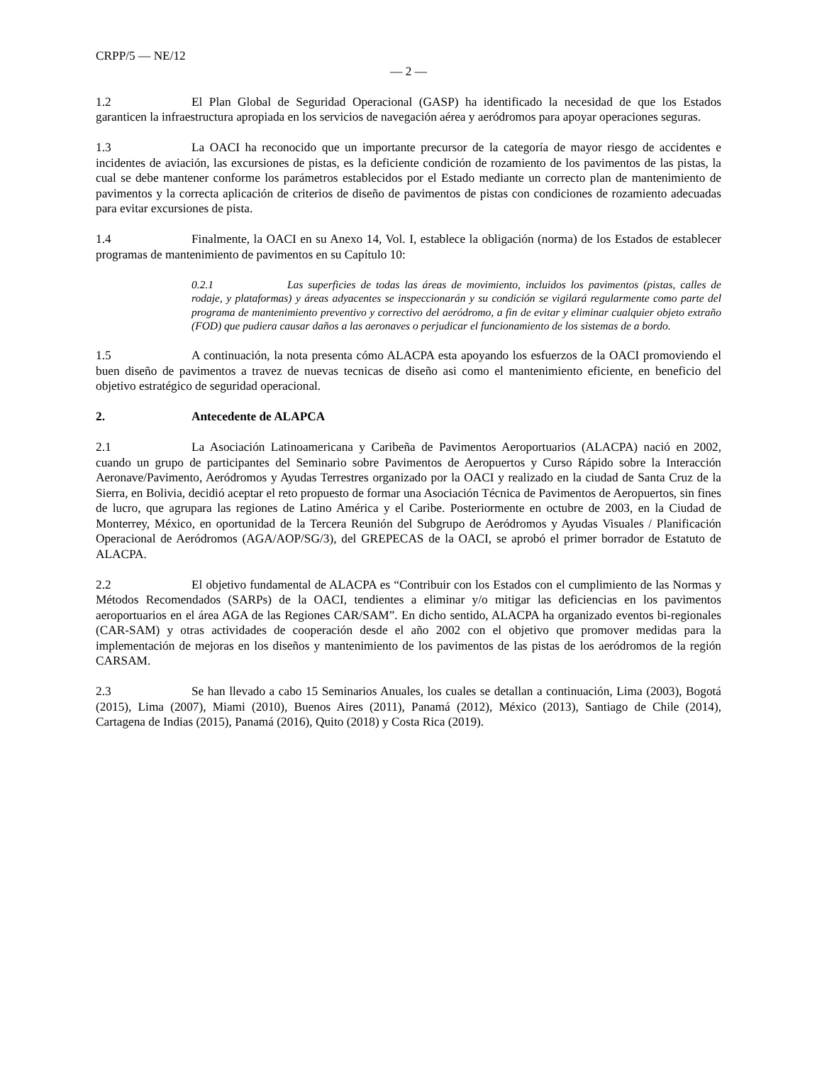CRPP/5 — NE/12
— 2 —
1.2 El Plan Global de Seguridad Operacional (GASP) ha identificado la necesidad de que los Estados garanticen la infraestructura apropiada en los servicios de navegación aérea y aeródromos para apoyar operaciones seguras.
1.3 La OACI ha reconocido que un importante precursor de la categoría de mayor riesgo de accidentes e incidentes de aviación, las excursiones de pistas, es la deficiente condición de rozamiento de los pavimentos de las pistas, la cual se debe mantener conforme los parámetros establecidos por el Estado mediante un correcto plan de mantenimiento de pavimentos y la correcta aplicación de criterios de diseño de pavimentos de pistas con condiciones de rozamiento adecuadas para evitar excursiones de pista.
1.4 Finalmente, la OACI en su Anexo 14, Vol. I, establece la obligación (norma) de los Estados de establecer programas de mantenimiento de pavimentos en su Capítulo 10:
0.2.1 Las superficies de todas las áreas de movimiento, incluidos los pavimentos (pistas, calles de rodaje, y plataformas) y áreas adyacentes se inspeccionarán y su condición se vigilará regularmente como parte del programa de mantenimiento preventivo y correctivo del aeródromo, a fin de evitar y eliminar cualquier objeto extraño (FOD) que pudiera causar daños a las aeronaves o perjudicar el funcionamiento de los sistemas de a bordo.
1.5 A continuación, la nota presenta cómo ALACPA esta apoyando los esfuerzos de la OACI promoviendo el buen diseño de pavimentos a travez de nuevas tecnicas de diseño asi como el mantenimiento eficiente, en beneficio del objetivo estratégico de seguridad operacional.
2. Antecedente de ALAPCA
2.1 La Asociación Latinoamericana y Caribeña de Pavimentos Aeroportuarios (ALACPA) nació en 2002, cuando un grupo de participantes del Seminario sobre Pavimentos de Aeropuertos y Curso Rápido sobre la Interacción Aeronave/Pavimento, Aeródromos y Ayudas Terrestres organizado por la OACI y realizado en la ciudad de Santa Cruz de la Sierra, en Bolivia, decidió aceptar el reto propuesto de formar una Asociación Técnica de Pavimentos de Aeropuertos, sin fines de lucro, que agrupara las regiones de Latino América y el Caribe. Posteriormente en octubre de 2003, en la Ciudad de Monterrey, México, en oportunidad de la Tercera Reunión del Subgrupo de Aeródromos y Ayudas Visuales / Planificación Operacional de Aeródromos (AGA/AOP/SG/3), del GREPECAS de la OACI, se aprobó el primer borrador de Estatuto de ALACPA.
2.2 El objetivo fundamental de ALACPA es “Contribuir con los Estados con el cumplimiento de las Normas y Métodos Recomendados (SARPs) de la OACI, tendientes a eliminar y/o mitigar las deficiencias en los pavimentos aeroportuarios en el área AGA de las Regiones CAR/SAM”. En dicho sentido, ALACPA ha organizado eventos bi-regionales (CAR-SAM) y otras actividades de cooperación desde el año 2002 con el objetivo que promover medidas para la implementación de mejoras en los diseños y mantenimiento de los pavimentos de las pistas de los aeródromos de la región CARSAM.
2.3 Se han llevado a cabo 15 Seminarios Anuales, los cuales se detallan a continuación, Lima (2003), Bogotá (2015), Lima (2007), Miami (2010), Buenos Aires (2011), Panamá (2012), México (2013), Santiago de Chile (2014), Cartagena de Indias (2015), Panamá (2016), Quito (2018) y Costa Rica (2019).